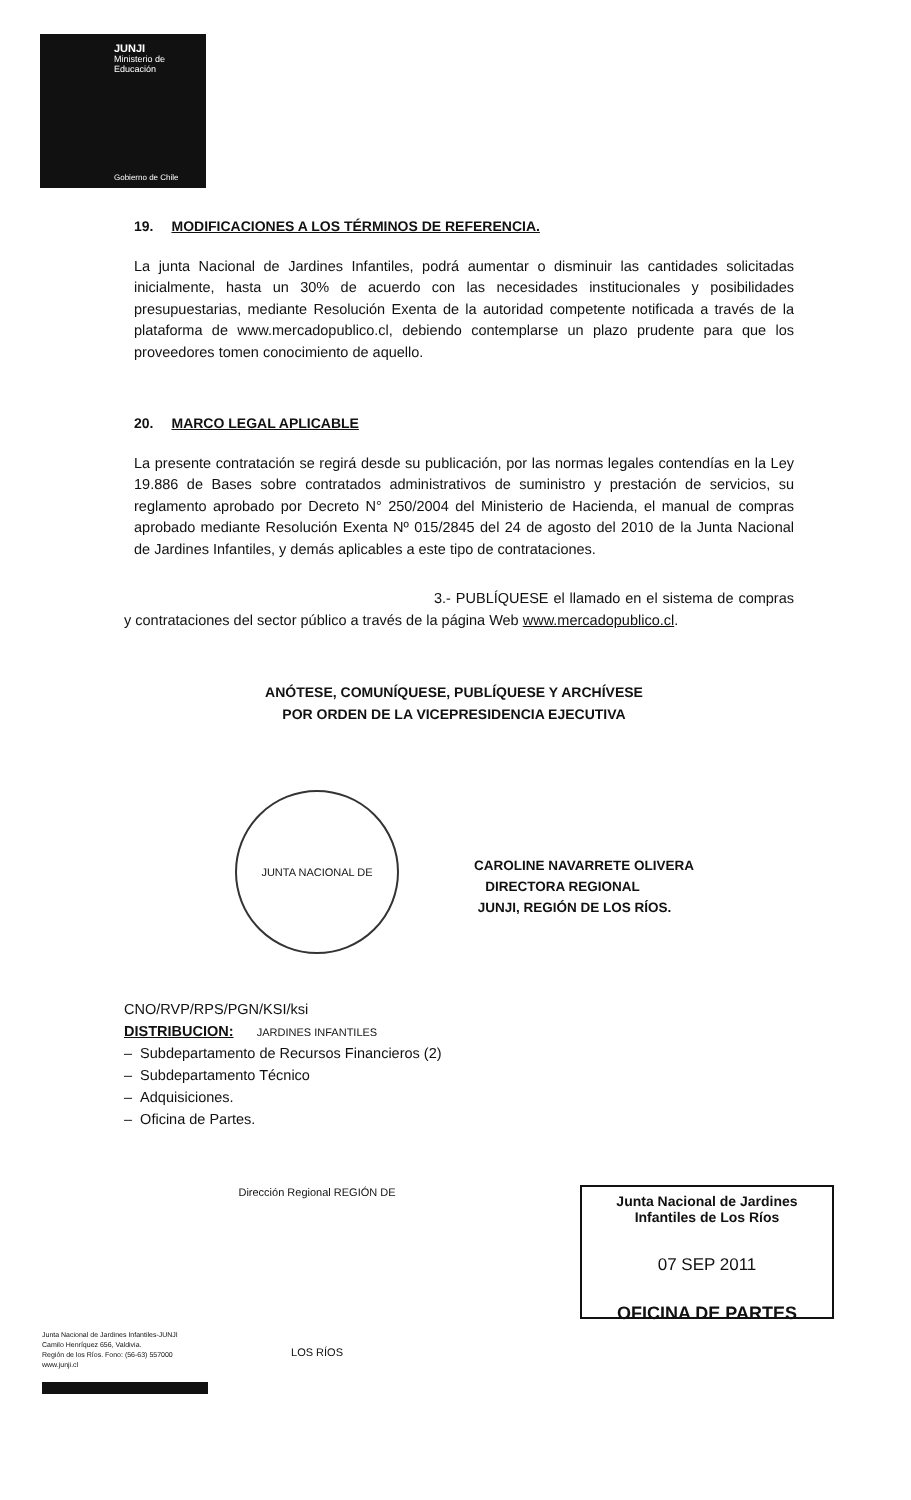JUNJI
Ministerio de
Educación
Gobierno de Chile
19. MODIFICACIONES A LOS TÉRMINOS DE REFERENCIA.
La junta Nacional de Jardines Infantiles, podrá aumentar o disminuir las cantidades solicitadas inicialmente, hasta un 30% de acuerdo con las necesidades institucionales y posibilidades presupuestarias, mediante Resolución Exenta de la autoridad competente notificada a través de la plataforma de www.mercadopublico.cl, debiendo contemplarse un plazo prudente para que los proveedores tomen conocimiento de aquello.
20. MARCO LEGAL APLICABLE
La presente contratación se regirá desde su publicación, por las normas legales contendías en la Ley 19.886 de Bases sobre contratados administrativos de suministro y prestación de servicios, su reglamento aprobado por Decreto N° 250/2004 del Ministerio de Hacienda, el manual de compras aprobado mediante Resolución Exenta Nº 015/2845 del 24 de agosto del 2010 de la Junta Nacional de Jardines Infantiles, y demás aplicables a este tipo de contrataciones.
3.- PUBLÍQUESE el llamado en el sistema de compras y contrataciones del sector público a través de la página Web www.mercadopublico.cl.
ANÓTESE, COMUNÍQUESE, PUBLÍQUESE Y ARCHÍVESE
POR ORDEN DE LA VICEPRESIDENCIA EJECUTIVA
CAROLINE NAVARRETE OLIVERA
DIRECTORA REGIONAL
JUNJI, REGIÓN DE LOS RÍOS.
JUNTA NACIONAL DE JARDINES INFANTILES Dirección Regional REGIÓN DE LOS RÍOS
CNO/RVP/RPS/PGN/KSI/ksi
DISTRIBUCION:
– Subdepartamento de Recursos Financieros (2)
– Subdepartamento Técnico
– Adquisiciones.
– Oficina de Partes.
Junta Nacional de Jardines
Infantiles de Los Ríos
07 SEP 2011
OFICINA DE PARTES
Junta Nacional de Jardines Infantiles-JUNJI
Camilo Henríquez 656, Valdivia.
Región de los Ríos. Fono: (56-63) 557000
www.junji.cl